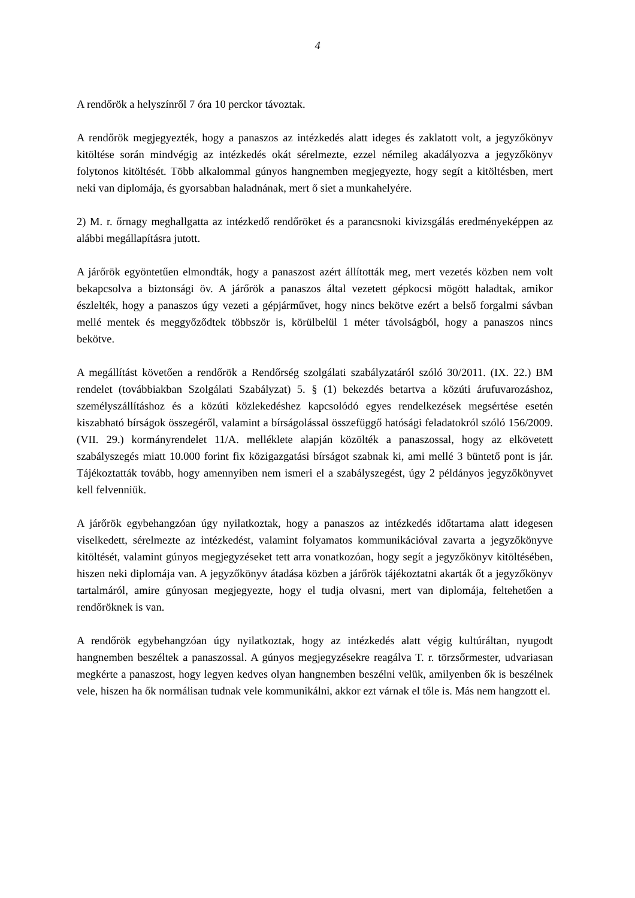4
A rendőrök a helyszínről 7 óra 10 perckor távoztak.
A rendőrök megjegyezték, hogy a panaszos az intézkedés alatt ideges és zaklatott volt, a jegyzőkönyv kitöltése során mindvégig az intézkedés okát sérelmezte, ezzel némileg akadályozva a jegyzőkönyv folytonos kitöltését. Több alkalommal gúnyos hangnemben megjegyezte, hogy segít a kitöltésben, mert neki van diplomája, és gyorsabban haladnának, mert ő siet a munkahelyére.
2) M. r. őrnagy meghallgatta az intézkedő rendőröket és a parancsnoki kivizsgálás eredményeképpen az alábbi megállapításra jutott.
A járőrök egyöntetűen elmondták, hogy a panaszost azért állították meg, mert vezetés közben nem volt bekapcsolva a biztonsági öv. A járőrök a panaszos által vezetett gépkocsi mögött haladtak, amikor észlelték, hogy a panaszos úgy vezeti a gépjárművet, hogy nincs bekötve ezért a belső forgalmi sávban mellé mentek és meggyőződtek többször is, körülbelül 1 méter távolságból, hogy a panaszos nincs bekötve.
A megállítást követően a rendőrök a Rendőrség szolgálati szabályzatáról szóló 30/2011. (IX. 22.) BM rendelet (továbbiakban Szolgálati Szabályzat) 5. § (1) bekezdés betartva a közúti árufuvarozáshoz, személyszállításhoz és a közúti közlekedéshez kapcsolódó egyes rendelkezések megsértése esetén kiszabható bírságok összegéről, valamint a bírságolással összefüggő hatósági feladatokról szóló 156/2009. (VII. 29.) kormányrendelet 11/A. melléklete alapján közölték a panaszossal, hogy az elkövetett szabályszegés miatt 10.000 forint fix közigazgatási bírságot szabnak ki, ami mellé 3 büntető pont is jár. Tájékoztatták tovább, hogy amennyiben nem ismeri el a szabályszegést, úgy 2 példányos jegyzőkönyvet kell felvenniük.
A járőrök egybehangzóan úgy nyilatkoztak, hogy a panaszos az intézkedés időtartama alatt idegesen viselkedett, sérelmezte az intézkedést, valamint folyamatos kommunikációval zavarta a jegyzőkönyve kitöltését, valamint gúnyos megjegyzéseket tett arra vonatkozóan, hogy segít a jegyzőkönyv kitöltésében, hiszen neki diplomája van. A jegyzőkönyv átadása közben a járőrök tájékoztatni akarták őt a jegyzőkönyv tartalmáról, amire gúnyosan megjegyezte, hogy el tudja olvasni, mert van diplomája, feltehetően a rendőröknek is van.
A rendőrök egybehangzóan úgy nyilatkoztak, hogy az intézkedés alatt végig kultúráltan, nyugodt hangnemben beszéltek a panaszossal. A gúnyos megjegyzésekre reagálva T. r. törzsőrmester, udvariasan megkérte a panaszost, hogy legyen kedves olyan hangnemben beszélni velük, amilyenben ők is beszélnek vele, hiszen ha ők normálisan tudnak vele kommunikálni, akkor ezt várnak el tőle is. Más nem hangzott el.